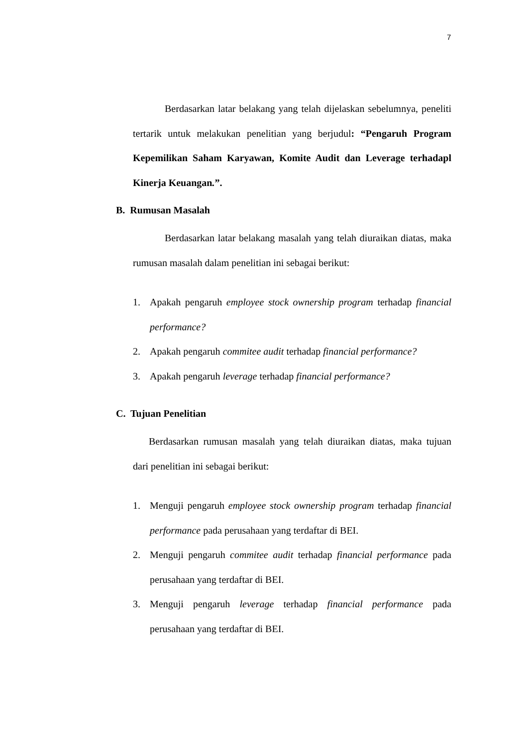7
Berdasarkan latar belakang yang telah dijelaskan sebelumnya, peneliti tertarik untuk melakukan penelitian yang berjudul: “Pengaruh Program Kepemilikan Saham Karyawan, Komite Audit dan Leverage terhadapl Kinerja Keuangan.”.
B. Rumusan Masalah
Berdasarkan latar belakang masalah yang telah diuraikan diatas, maka rumusan masalah dalam penelitian ini sebagai berikut:
1. Apakah pengaruh employee stock ownership program terhadap financial performance?
2. Apakah pengaruh commitee audit terhadap financial performance?
3. Apakah pengaruh leverage terhadap financial performance?
C. Tujuan Penelitian
Berdasarkan rumusan masalah yang telah diuraikan diatas, maka tujuan dari penelitian ini sebagai berikut:
1. Menguji pengaruh employee stock ownership program terhadap financial performance pada perusahaan yang terdaftar di BEI.
2. Menguji pengaruh commitee audit terhadap financial performance pada perusahaan yang terdaftar di BEI.
3. Menguji pengaruh leverage terhadap financial performance pada perusahaan yang terdaftar di BEI.